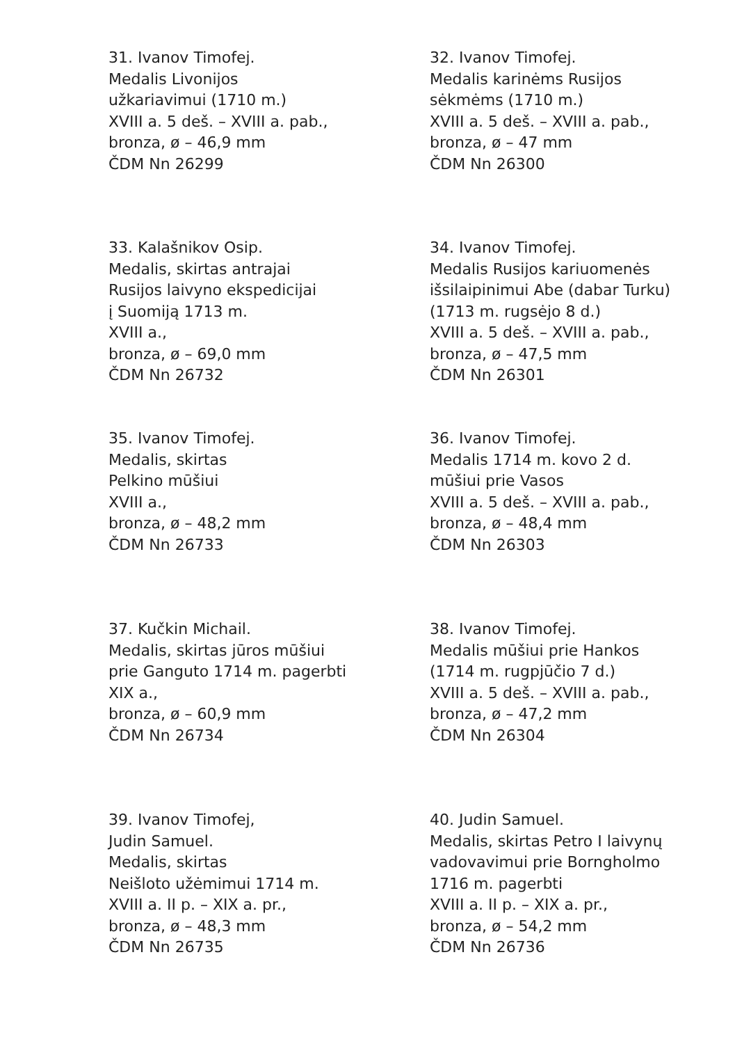31. Ivanov Timofej.
Medalis Livonijos
užkariavimui (1710 m.)
XVIII a. 5 deš. – XVIII a. pab.,
bronza, ø – 46,9 mm
ČDM Nn 26299
32. Ivanov Timofej.
Medalis karinėms Rusijos
sėkmėms (1710 m.)
XVIII a. 5 deš. – XVIII a. pab.,
bronza, ø – 47 mm
ČDM Nn 26300
33. Kalašnikov Osip.
Medalis, skirtas antrajai
Rusijos laivyno ekspedicijai
į Suomiją 1713 m.
XVIII a.,
bronza, ø – 69,0 mm
ČDM Nn 26732
34. Ivanov Timofej.
Medalis Rusijos kariuomenės
išsilaipinimui Abe (dabar Turku)
(1713 m. rugsėjo 8 d.)
XVIII a. 5 deš. – XVIII a. pab.,
bronza, ø – 47,5 mm
ČDM Nn 26301
35. Ivanov Timofej.
Medalis, skirtas
Pelkino mūšiui
XVIII a.,
bronza, ø – 48,2 mm
ČDM Nn 26733
36. Ivanov Timofej.
Medalis 1714 m. kovo 2 d.
mūšiui prie Vasos
XVIII a. 5 deš. – XVIII a. pab.,
bronza, ø – 48,4 mm
ČDM Nn 26303
37. Kučkin Michail.
Medalis, skirtas jūros mūšiui
prie Ganguto 1714 m. pagerbti
XIX a.,
bronza, ø – 60,9 mm
ČDM Nn 26734
38. Ivanov Timofej.
Medalis mūšiui prie Hankos
(1714 m. rugpjūčio 7 d.)
XVIII a. 5 deš. – XVIII a. pab.,
bronza, ø – 47,2 mm
ČDM Nn 26304
39. Ivanov Timofej,
Judin Samuel.
Medalis, skirtas
Neišloto užėmimui 1714 m.
XVIII a. II p. – XIX a. pr.,
bronza, ø – 48,3 mm
ČDM Nn 26735
40. Judin Samuel.
Medalis, skirtas Petro I laivynų
vadovavimui prie Borngholmo
1716 m. pagerbti
XVIII a. II p. – XIX a. pr.,
bronza, ø – 54,2 mm
ČDM Nn 26736